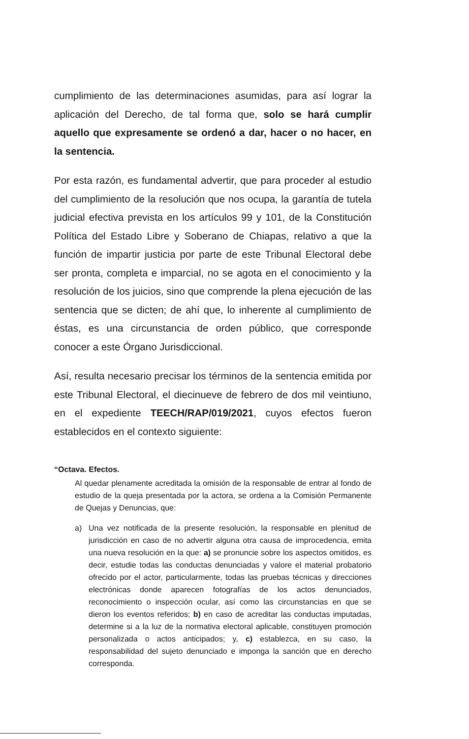cumplimiento de las determinaciones asumidas, para así lograr la aplicación del Derecho, de tal forma que, solo se hará cumplir aquello que expresamente se ordenó a dar, hacer o no hacer, en la sentencia.
Por esta razón, es fundamental advertir, que para proceder al estudio del cumplimiento de la resolución que nos ocupa, la garantía de tutela judicial efectiva prevista en los artículos 99 y 101, de la Constitución Política del Estado Libre y Soberano de Chiapas, relativo a que la función de impartir justicia por parte de este Tribunal Electoral debe ser pronta, completa e imparcial, no se agota en el conocimiento y la resolución de los juicios, sino que comprende la plena ejecución de las sentencia que se dicten; de ahí que, lo inherente al cumplimiento de éstas, es una circunstancia de orden público, que corresponde conocer a este Órgano Jurisdiccional.
Así, resulta necesario precisar los términos de la sentencia emitida por este Tribunal Electoral, el diecinueve de febrero de dos mil veintiuno, en el expediente TEECH/RAP/019/2021, cuyos efectos fueron establecidos en el contexto siguiente:
“Octava. Efectos.
Al quedar plenamente acreditada la omisión de la responsable de entrar al fondo de estudio de la queja presentada por la actora, se ordena a la Comisión Permanente de Quejas y Denuncias, que:
a) Una vez notificada de la presente resolución, la responsable en plenitud de jurisdicción en caso de no advertir alguna otra causa de improcedencia, emita una nueva resolución en la que: a) se pronuncie sobre los aspectos omitidos, es decir, estudie todas las conductas denunciadas y valore el material probatorio ofrecido por el actor, particularmente, todas las pruebas técnicas y direcciones electrónicas donde aparecen fotografías de los actos denunciados, reconocimiento o inspección ocular, así como las circunstancias en que se dieron los eventos referidos; b) en caso de acreditar las conductas imputadas, determine si a la luz de la normativa electoral aplicable, constituyen promoción personalizada o actos anticipados; y, c) establezca, en su caso, la responsabilidad del sujeto denunciado e imponga la sanción que en derecho corresponda.